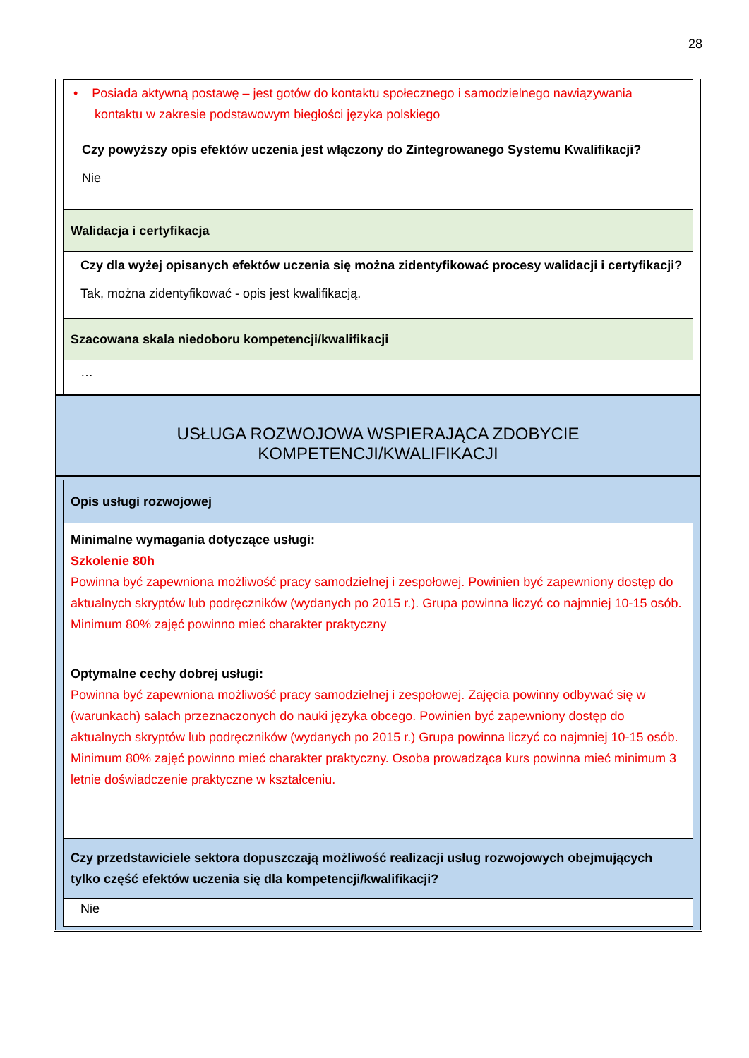28
| • Posiada aktywną postawę – jest gotów do kontaktu społecznego i samodzielnego nawiązywania kontaktu w zakresie podstawowym biegłości języka polskiego Czy powyższy opis efektów uczenia jest włączony do Zintegrowanego Systemu Kwalifikacji? Nie |
| Walidacja i certyfikacja |
| Czy dla wyżej opisanych efektów uczenia się można zidentyfikować procesy walidacji i certyfikacji? Tak, można zidentyfikować - opis jest kwalifikacją. |
| Szacowana skala niedoboru kompetencji/kwalifikacji |
| … |
USŁUGA ROZWOJOWA WSPIERAJĄCA ZDOBYCIE KOMPETENCJI/KWALIFIKACJI
| Opis usługi rozwojowej |
| Minimalne wymagania dotyczące usługi: Szkolenie 80h Powinna być zapewniona możliwość pracy samodzielnej i zespołowej. Powinien być zapewniony dostęp do aktualnych skryptów lub podręczników (wydanych po 2015 r.). Grupa powinna liczyć co najmniej 10-15 osób. Minimum 80% zajęć powinno mieć charakter praktyczny Optymalne cechy dobrej usługi: Powinna być zapewniona możliwość pracy samodzielnej i zespołowej. Zajęcia powinny odbywać się w (warunkach) salach przeznaczonych do nauki języka obcego. Powinien być zapewniony dostęp do aktualnych skryptów lub podręczników (wydanych po 2015 r.) Grupa powinna liczyć co najmniej 10-15 osób. Minimum 80% zajęć powinno mieć charakter praktyczny. Osoba prowadząca kurs powinna mieć minimum 3 letnie doświadczenie praktyczne w kształceniu. |
| Czy przedstawiciele sektora dopuszczają możliwość realizacji usług rozwojowych obejmujących tylko część efektów uczenia się dla kompetencji/kwalifikacji? |
| Nie |